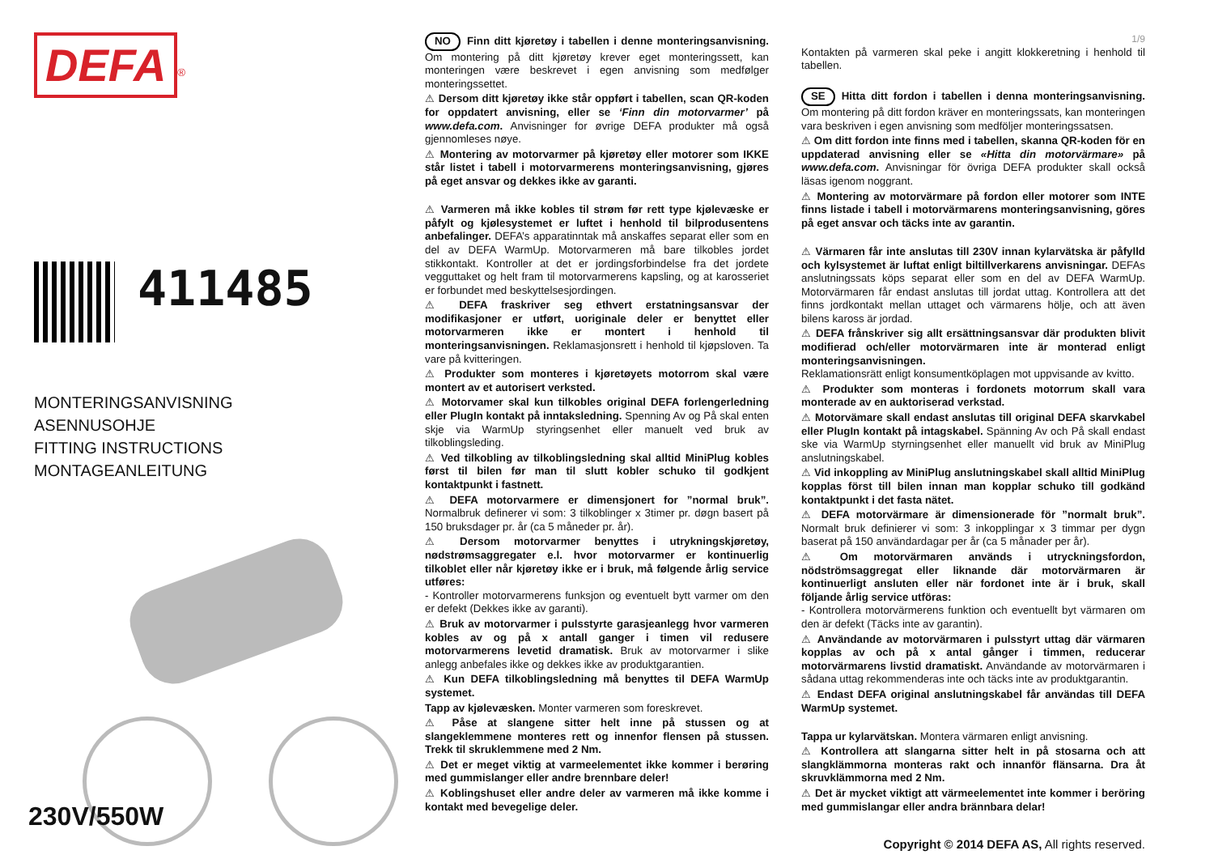DEFA
<sup>®</sup>
411485
MONTERINGSANVISNING
ASENNUSOHJE
FITTING INSTRUCTIONS
MONTAGEANLEITUNG
230V/550W
NO Finn ditt kjøretøy i tabellen i denne monteringsanvisning. Om montering på ditt kjøretøy krever eget monteringssett, kan monteringen være beskrevet i egen anvisning som medfølger monteringssettet.
⚠ Dersom ditt kjøretøy ikke står oppført i tabellen, scan QR-koden for oppdatert anvisning, eller se ‘Finn din motorvarmer’ på www.defa.com. Anvisninger for øvrige DEFA produkter må også gjennomleses nøye.
⚠ Montering av motorvarmer på kjøretøy eller motorer som IKKE står listet i tabell i motorvarmerens monteringsanvisning, gjøres på eget ansvar og dekkes ikke av garanti.
⚠ Varmeren må ikke kobles til strøm før rett type kjølevæske er påfylt og kjølesystemet er luftet i henhold til bilprodusentens anbefalinger. DEFA’s apparatinntak må anskaffes separat eller som en del av DEFA WarmUp. Motorvarmeren må bare tilkobles jordet stikkontakt. Kontroller at det er jordingsforbindelse fra det jordete vegguttaket og helt fram til motorvarmerens kapsling, og at karosseriet er forbundet med beskyttelsesjordingen.
⚠ DEFA fraskriver seg ethvert erstatningsansvar der modifikasjoner er utført, uoriginale deler er benyttet eller motorvarmeren ikke er montert i henhold til monteringsanvisningen. Reklamasjonsrett i henhold til kjøpsloven. Ta vare på kvitteringen.
⚠ Produkter som monteres i kjøretøyets motorrom skal være montert av et autorisert verksted.
⚠ Motorvamer skal kun tilkobles original DEFA forlengerledning eller PlugIn kontakt på inntaksledning. Spenning Av og På skal enten skje via WarmUp styringsenhet eller manuelt ved bruk av tilkoblingsleding.
⚠ Ved tilkobling av tilkoblingsledning skal alltid MiniPlug kobles først til bilen før man til slutt kobler schuko til godkjent kontaktpunkt i fastnett.
⚠ DEFA motorvarmere er dimensjonert for ”normal bruk”. Normalbruk definerer vi som: 3 tilkoblinger x 3timer pr. døgn basert på 150 bruksdager pr. år (ca 5 måneder pr. år).
⚠ Dersom motorvarmer benyttes i utrykningskjøretøy, nødstrømsaggregater e.l. hvor motorvarmer er kontinuerlig tilkoblet eller når kjøretøy ikke er i bruk, må følgende årlig service utføres:
- Kontroller motorvarmerens funksjon og eventuelt bytt varmer om den er defekt (Dekkes ikke av garanti).
⚠ Bruk av motorvarmer i pulsstyrte garasjeanlegg hvor varmeren kobles av og på x antall ganger i timen vil redusere motorvarmerens levetid dramatisk. Bruk av motorvarmer i slike anlegg anbefales ikke og dekkes ikke av produktgarantien.
⚠ Kun DEFA tilkoblingsledning må benyttes til DEFA WarmUp systemet.
Tapp av kjølevæsken. Monter varmeren som foreskrevet.
⚠ Påse at slangene sitter helt inne på stussen og at slangeklemmene monteres rett og innenfor flensen på stussen. Trekk til skruklemmene med 2 Nm.
⚠ Det er meget viktig at varmeelementet ikke kommer i berøring med gummislanger eller andre brennbare deler!
⚠ Koblingshuset eller andre deler av varmeren må ikke komme i kontakt med bevegelige deler.
1/9
Kontakten på varmeren skal peke i angitt klokkeretning i henhold til tabellen.
SE Hitta ditt fordon i tabellen i denna monteringsanvisning. Om montering på ditt fordon kräver en monteringssats, kan monteringen vara beskriven i egen anvisning som medföljer monteringssatsen.
⚠ Om ditt fordon inte finns med i tabellen, skanna QR-koden för en uppdaterad anvisning eller se «Hitta din motorvärmare» på www.defa.com. Anvisningar för övriga DEFA produkter skall också läsas igenom noggrant.
⚠ Montering av motorvärmare på fordon eller motorer som INTE finns listade i tabell i motorvärmarens monteringsanvisning, göres på eget ansvar och täcks inte av garantin.
⚠ Värmaren får inte anslutas till 230V innan kylarvätska är påfylld och kylsystemet är luftat enligt biltillverkarens anvisningar. DEFAs anslutningssats köps separat eller som en del av DEFA WarmUp. Motorvärmaren får endast anslutas till jordat uttag. Kontrollera att det finns jordkontakt mellan uttaget och värmarens hölje, och att även bilens kaross är jordad.
⚠ DEFA frånskriver sig allt ersättningsansvar där produkten blivit modifierad och/eller motorvärmaren inte är monterad enligt monteringsanvisningen.
Reklamationsrätt enligt konsumentköplagen mot uppvisande av kvitto.
⚠ Produkter som monteras i fordonets motorrum skall vara monterade av en auktoriserad verkstad.
⚠ Motorvämare skall endast anslutas till original DEFA skarvkabel eller PlugIn kontakt på intagskabel. Spänning Av och På skall endast ske via WarmUp styrningsenhet eller manuellt vid bruk av MiniPlug anslutningskabel.
⚠ Vid inkoppling av MiniPlug anslutningskabel skall alltid MiniPlug kopplas först till bilen innan man kopplar schuko till godkänd kontaktpunkt i det fasta nätet.
⚠ DEFA motorvärmare är dimensionerade för ”normalt bruk”. Normalt bruk definierer vi som: 3 inkopplingar x 3 timmar per dygn baserat på 150 användardagar per år (ca 5 månader per år).
⚠ Om motorvärmaren används i utryckningsfordon, nödströmsaggregat eller liknande där motorvärmaren är kontinuerligt ansluten eller när fordonet inte är i bruk, skall följande årlig service utföras:
- Kontrollera motorvärmerens funktion och eventuellt byt värmaren om den är defekt (Täcks inte av garantin).
⚠ Användande av motorvärmaren i pulsstyrt uttag där värmaren kopplas av och på x antal gånger i timmen, reducerar motorvärmarens livstid dramatiskt. Användande av motorvärmaren i sådana uttag rekommenderas inte och täcks inte av produktgarantin.
⚠ Endast DEFA original anslutningskabel får användas till DEFA WarmUp systemet.
Tappa ur kylarvätskan. Montera värmaren enligt anvisning.
⚠ Kontrollera att slangarna sitter helt in på stosarna och att slangklämmorna monteras rakt och innanför flänsarna. Dra åt skruvklämmorna med 2 Nm.
⚠ Det är mycket viktigt att värmeelementet inte kommer i beröring med gummislangar eller andra brännbara delar!
Copyright © 2014 DEFA AS, All rights reserved.